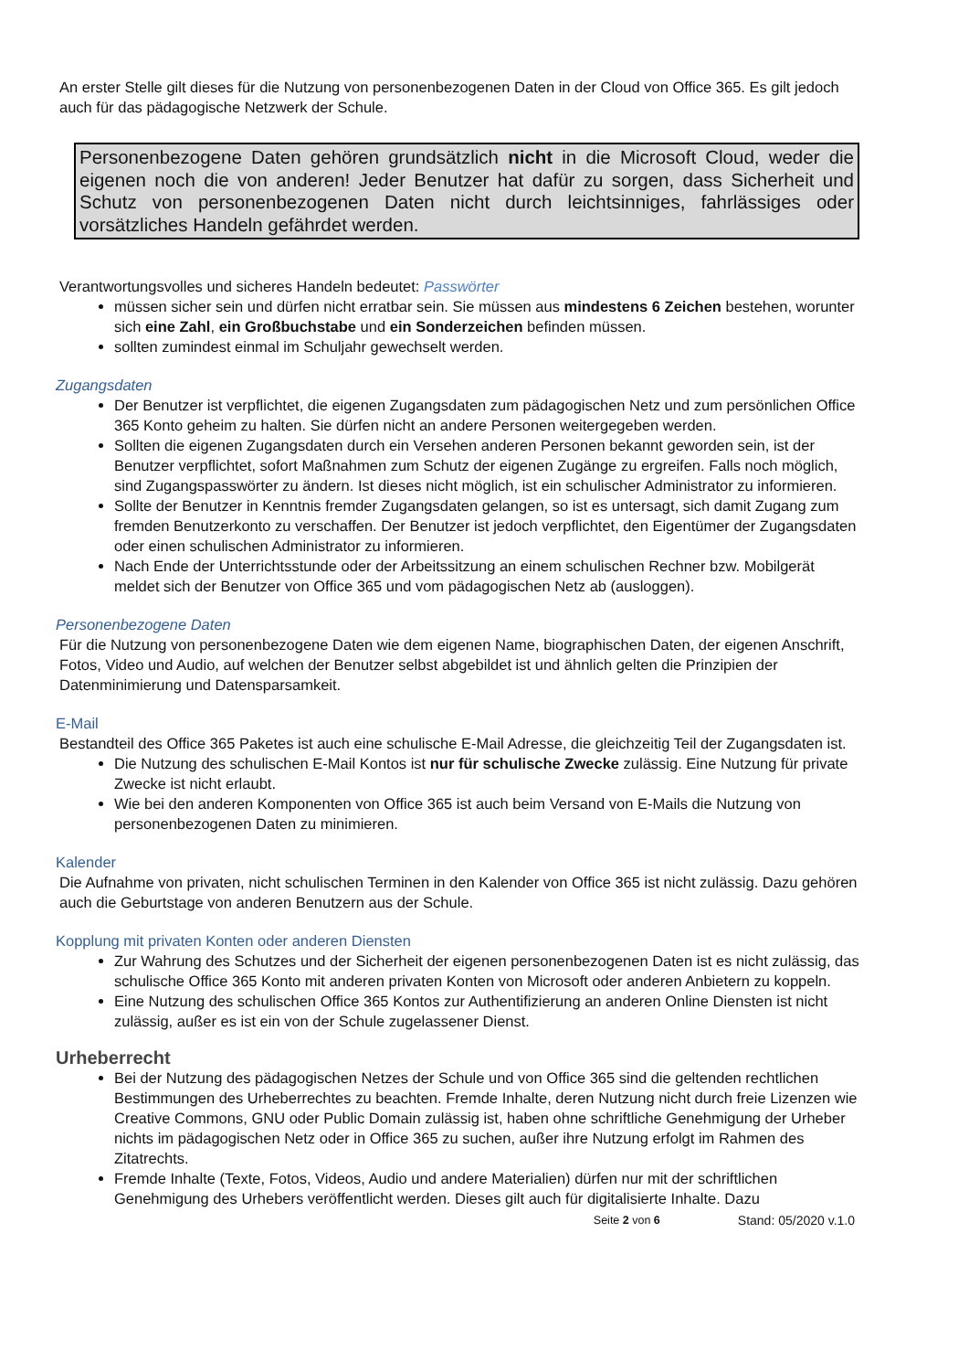An erster Stelle gilt dieses für die Nutzung von personenbezogenen Daten in der Cloud von Office 365. Es gilt jedoch auch für das pädagogische Netzwerk der Schule.
Personenbezogene Daten gehören grundsätzlich nicht in die Microsoft Cloud, weder die eigenen noch die von anderen! Jeder Benutzer hat dafür zu sorgen, dass Sicherheit und Schutz von personenbezogenen Daten nicht durch leichtsinniges, fahrlässiges oder vorsätzliches Handeln gefährdet werden.
Verantwortungsvolles und sicheres Handeln bedeutet: Passwörter
müssen sicher sein und dürfen nicht erratbar sein. Sie müssen aus mindestens 6 Zeichen bestehen, worunter sich eine Zahl, ein Großbuchstabe und ein Sonderzeichen befinden müssen.
sollten zumindest einmal im Schuljahr gewechselt werden.
Zugangsdaten
Der Benutzer ist verpflichtet, die eigenen Zugangsdaten zum pädagogischen Netz und zum persönlichen Office 365 Konto geheim zu halten. Sie dürfen nicht an andere Personen weitergegeben werden.
Sollten die eigenen Zugangsdaten durch ein Versehen anderen Personen bekannt geworden sein, ist der Benutzer verpflichtet, sofort Maßnahmen zum Schutz der eigenen Zugänge zu ergreifen. Falls noch möglich, sind Zugangspasswörter zu ändern. Ist dieses nicht möglich, ist ein schulischer Administrator zu informieren.
Sollte der Benutzer in Kenntnis fremder Zugangsdaten gelangen, so ist es untersagt, sich damit Zugang zum fremden Benutzerkonto zu verschaffen. Der Benutzer ist jedoch verpflichtet, den Eigentümer der Zugangsdaten oder einen schulischen Administrator zu informieren.
Nach Ende der Unterrichtsstunde oder der Arbeitssitzung an einem schulischen Rechner bzw. Mobilgerät meldet sich der Benutzer von Office 365 und vom pädagogischen Netz ab (ausloggen).
Personenbezogene Daten
Für die Nutzung von personenbezogene Daten wie dem eigenen Name, biographischen Daten, der eigenen Anschrift, Fotos, Video und Audio, auf welchen der Benutzer selbst abgebildet ist und ähnlich gelten die Prinzipien der Datenminimierung und Datensparsamkeit.
E-Mail
Bestandteil des Office 365 Paketes ist auch eine schulische E-Mail Adresse, die gleichzeitig Teil der Zugangsdaten ist.
Die Nutzung des schulischen E-Mail Kontos ist nur für schulische Zwecke zulässig. Eine Nutzung für private Zwecke ist nicht erlaubt.
Wie bei den anderen Komponenten von Office 365 ist auch beim Versand von E-Mails die Nutzung von personenbezogenen Daten zu minimieren.
Kalender
Die Aufnahme von privaten, nicht schulischen Terminen in den Kalender von Office 365 ist nicht zulässig. Dazu gehören auch die Geburtstage von anderen Benutzern aus der Schule.
Kopplung mit privaten Konten oder anderen Diensten
Zur Wahrung des Schutzes und der Sicherheit der eigenen personenbezogenen Daten ist es nicht zulässig, das schulische Office 365 Konto mit anderen privaten Konten von Microsoft oder anderen Anbietern zu koppeln.
Eine Nutzung des schulischen Office 365 Kontos zur Authentifizierung an anderen Online Diensten ist nicht zulässig, außer es ist ein von der Schule zugelassener Dienst.
Urheberrecht
Bei der Nutzung des pädagogischen Netzes der Schule und von Office 365 sind die geltenden rechtlichen Bestimmungen des Urheberrechtes zu beachten. Fremde Inhalte, deren Nutzung nicht durch freie Lizenzen wie Creative Commons, GNU oder Public Domain zulässig ist, haben ohne schriftliche Genehmigung der Urheber nichts im pädagogischen Netz oder in Office 365 zu suchen, außer ihre Nutzung erfolgt im Rahmen des Zitatrechts.
Fremde Inhalte (Texte, Fotos, Videos, Audio und andere Materialien) dürfen nur mit der schriftlichen Genehmigung des Urhebers veröffentlicht werden. Dieses gilt auch für digitalisierte Inhalte. Dazu
Seite 2 von 6 Stand: 05/2020 v.1.0